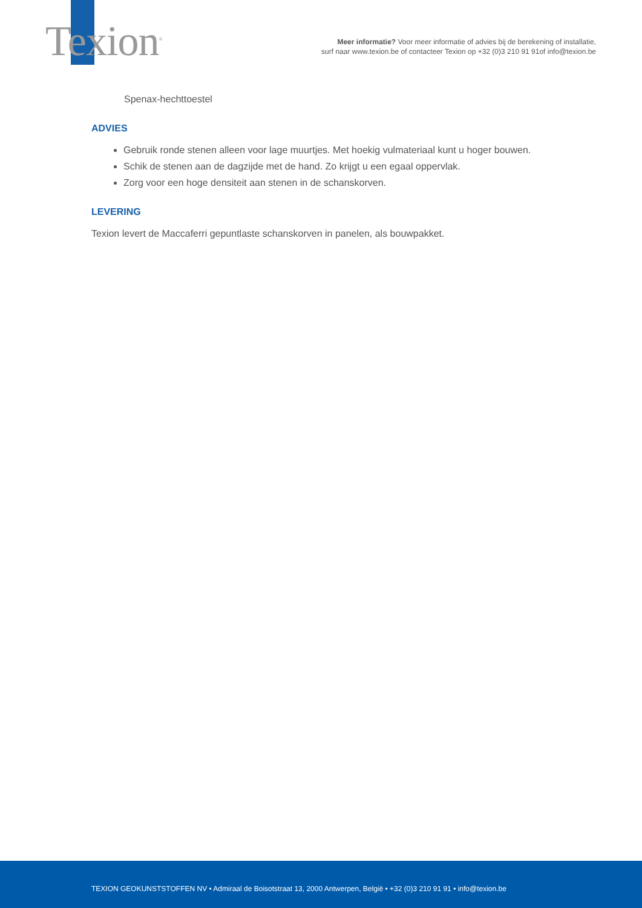Texion<sup>®</sup>
Meer informatie? Voor meer informatie of advies bij de berekening of installatie,
surf naar www.texion.be of contacteer Texion op +32 (0)3 210 91 91of info@texion.be
Spenax-hechttoestel
ADVIES
Gebruik ronde stenen alleen voor lage muurtjes. Met hoekig vulmateriaal kunt u hoger bouwen.
Schik de stenen aan de dagzijde met de hand. Zo krijgt u een egaal oppervlak.
Zorg voor een hoge densiteit aan stenen in de schanskorven.
LEVERING
Texion levert de Maccaferri gepuntlaste schanskorven in panelen, als bouwpakket.
TEXION GEOKUNSTSTOFFEN NV • Admiraal de Boisotstraat 13, 2000 Antwerpen, België • +32 (0)3 210 91 91 • info@texion.be